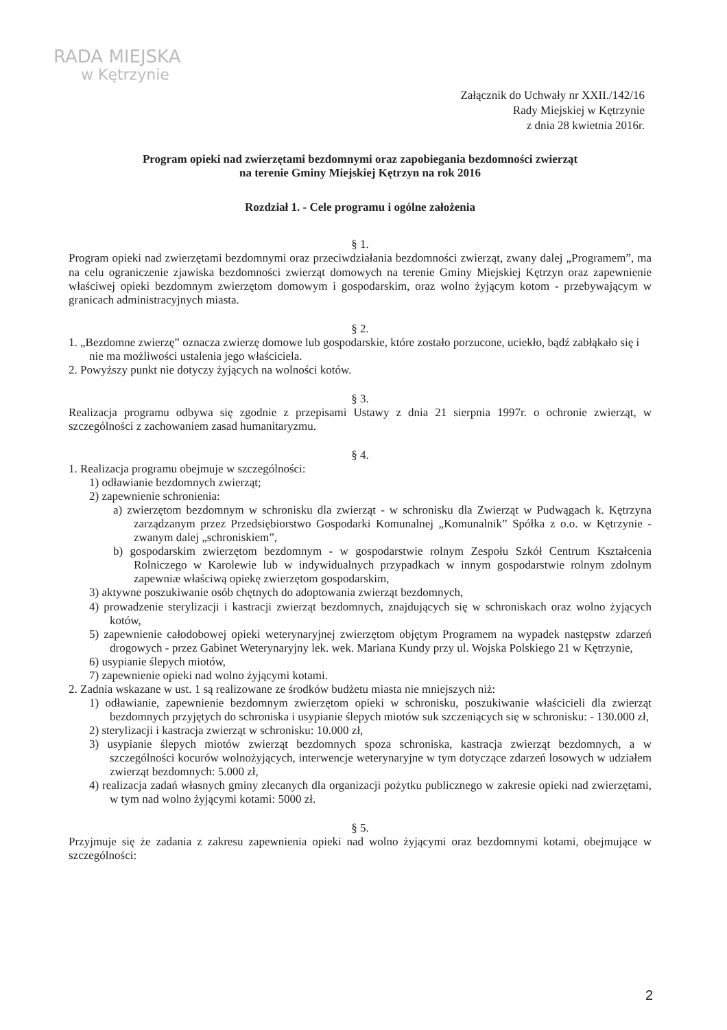RADA MIEJSKA
w Kętrzynie
Załącznik do Uchwały nr XXII./142/16
Rady Miejskiej w Kętrzynie
z dnia 28 kwietnia 2016r.
Program opieki nad zwierzętami bezdomnymi oraz zapobiegania bezdomności zwierząt
na terenie Gminy Miejskiej Kętrzyn na rok 2016
Rozdział 1. - Cele programu i ogólne założenia
§ 1.
Program opieki nad zwierzętami bezdomnymi oraz przeciwdziałania bezdomności zwierząt, zwany dalej „Programem”, ma na celu ograniczenie zjawiska bezdomności zwierząt domowych na terenie Gminy Miejskiej Kętrzyn oraz zapewnienie właściwej opieki bezdomnym zwierzętom domowym i gospodarskim, oraz wolno żyjącym kotom - przebywającym w granicach administracyjnych miasta.
§ 2.
1. „Bezdomne zwierzę” oznacza zwierzę domowe lub gospodarskie, które zostało porzucone, uciekło, bądź zabłąkało się i nie ma możliwości ustalenia jego właściciela.
2. Powyższy punkt nie dotyczy żyjących na wolności kotów.
§ 3.
Realizacja programu odbywa się zgodnie z przepisami Ustawy z dnia 21 sierpnia 1997r. o ochronie zwierząt, w szczególności z zachowaniem zasad humanitaryzmu.
§ 4.
1. Realizacja programu obejmuje w szczególności:
1) odławianie bezdomnych zwierząt;
2) zapewnienie schronienia:
a) zwierzętom bezdomnym w schronisku dla zwierząt - w schronisku dla Zwierząt w Pudwągach k. Kętrzyna zarządzanym przez Przedsiębiorstwo Gospodarki Komunalnej „Komunalnik” Spółka z o.o. w Kętrzynie - zwanym dalej „schroniskiem”,
b) gospodarskim zwierzętom bezdomnym - w gospodarstwie rolnym Zespołu Szkół Centrum Kształcenia Rolniczego w Karolewie lub w indywidualnych przypadkach w innym gospodarstwie rolnym zdolnym zapewniæ właściwą opiekę zwierzętom gospodarskim,
3) aktywne poszukiwanie osób chętnych do adoptowania zwierząt bezdomnych,
4) prowadzenie sterylizacji i kastracji zwierząt bezdomnych, znajdujących się w schroniskach oraz wolno żyjących kotów,
5) zapewnienie całodobowej opieki weterynaryjnej zwierzętom objętym Programem na wypadek następstw zdarzeń drogowych - przez Gabinet Weterynaryjny lek. wek. Mariana Kundy przy ul. Wojska Polskiego 21 w Kętrzynie,
6) usypianie ślepych miotów,
7) zapewnienie opieki nad wolno żyjącymi kotami.
2. Zadnia wskazane w ust. 1 są realizowane ze środków budżetu miasta nie mniejszych niż:
1) odławianie, zapewnienie bezdomnym zwierzętom opieki w schronisku, poszukiwanie właścicieli dla zwierząt bezdomnych przyjętych do schroniska i usypianie ślepych miotów suk szczeniących się w schronisku: - 130.000 zł,
2) sterylizacji i kastracja zwierząt w schronisku: 10.000 zł,
3) usypianie ślepych miotów zwierząt bezdomnych spoza schroniska, kastracja zwierząt bezdomnych, a w szczególności kocurów wolnożyjących, interwencje weterynaryjne w tym dotyczące zdarzeń losowych w udziałem zwierząt bezdomnych: 5.000 zł,
4) realizacja zadań własnych gminy zlecanych dla organizacji pożytku publicznego w zakresie opieki nad zwierzętami, w tym nad wolno żyjącymi kotami: 5000 zł.
§ 5.
Przyjmuje się że zadania z zakresu zapewnienia opieki nad wolno żyjącymi oraz bezdomnymi kotami, obejmujące w szczególności:
2